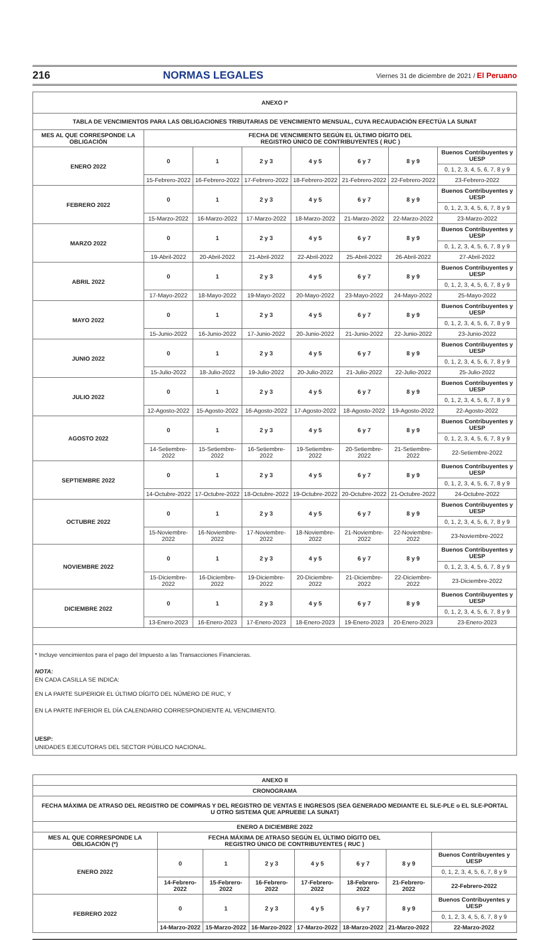216 NORMAS LEGALES Viernes 31 de diciembre de 2021 / El Peruano
| ANEXO I* | | | | | | | |
| --- | --- | --- | --- | --- | --- | --- | --- |
| TABLA DE VENCIMIENTOS PARA LAS OBLIGACIONES TRIBUTARIAS DE VENCIMIENTO MENSUAL, CUYA RECAUDACIÓN EFECTÚA LA SUNAT | | | | | | | |
| MES AL QUE CORRESPONDE LA OBLIGACIÓN | FECHA DE VENCIMIENTO SEGÚN EL ÚLTIMO DÍGITO DEL REGISTRO ÚNICO DE CONTRIBUYENTES ( RUC ) | | | | | | |
| ENERO 2022 | 0 | 1 | 2 y 3 | 4 y 5 | 6 y 7 | 8 y 9 | Buenos Contribuyentes y UESP |
| | | | | | | | 0, 1, 2, 3, 4, 5, 6, 7, 8 y 9 |
| | 15-Febrero-2022 | 16-Febrero-2022 | 17-Febrero-2022 | 18-Febrero-2022 | 21-Febrero-2022 | 22-Febrero-2022 | 23-Febrero-2022 |
| FEBRERO 2022 | 0 | 1 | 2 y 3 | 4 y 5 | 6 y 7 | 8 y 9 | Buenos Contribuyentes y UESP |
| | | | | | | | 0, 1, 2, 3, 4, 5, 6, 7, 8 y 9 |
| | 15-Marzo-2022 | 16-Marzo-2022 | 17-Marzo-2022 | 18-Marzo-2022 | 21-Marzo-2022 | 22-Marzo-2022 | 23-Marzo-2022 |
| MARZO 2022 | 0 | 1 | 2 y 3 | 4 y 5 | 6 y 7 | 8 y 9 | Buenos Contribuyentes y UESP |
| | | | | | | | 0, 1, 2, 3, 4, 5, 6, 7, 8 y 9 |
| | 19-Abril-2022 | 20-Abril-2022 | 21-Abril-2022 | 22-Abril-2022 | 25-Abril-2022 | 26-Abril-2022 | 27-Abril-2022 |
| ABRIL 2022 | 0 | 1 | 2 y 3 | 4 y 5 | 6 y 7 | 8 y 9 | Buenos Contribuyentes y UESP |
| | | | | | | | 0, 1, 2, 3, 4, 5, 6, 7, 8 y 9 |
| | 17-Mayo-2022 | 18-Mayo-2022 | 19-Mayo-2022 | 20-Mayo-2022 | 23-Mayo-2022 | 24-Mayo-2022 | 25-Mayo-2022 |
| MAYO 2022 | 0 | 1 | 2 y 3 | 4 y 5 | 6 y 7 | 8 y 9 | Buenos Contribuyentes y UESP |
| | | | | | | | 0, 1, 2, 3, 4, 5, 6, 7, 8 y 9 |
| | 15-Junio-2022 | 16-Junio-2022 | 17-Junio-2022 | 20-Junio-2022 | 21-Junio-2022 | 22-Junio-2022 | 23-Junio-2022 |
| JUNIO 2022 | 0 | 1 | 2 y 3 | 4 y 5 | 6 y 7 | 8 y 9 | Buenos Contribuyentes y UESP |
| | | | | | | | 0, 1, 2, 3, 4, 5, 6, 7, 8 y 9 |
| | 15-Julio-2022 | 18-Julio-2022 | 19-Julio-2022 | 20-Julio-2022 | 21-Julio-2022 | 22-Julio-2022 | 25-Julio-2022 |
| JULIO 2022 | 0 | 1 | 2 y 3 | 4 y 5 | 6 y 7 | 8 y 9 | Buenos Contribuyentes y UESP |
| | | | | | | | 0, 1, 2, 3, 4, 5, 6, 7, 8 y 9 |
| | 12-Agosto-2022 | 15-Agosto-2022 | 16-Agosto-2022 | 17-Agosto-2022 | 18-Agosto-2022 | 19-Agosto-2022 | 22-Agosto-2022 |
| AGOSTO 2022 | 0 | 1 | 2 y 3 | 4 y 5 | 6 y 7 | 8 y 9 | Buenos Contribuyentes y UESP |
| | | | | | | | 0, 1, 2, 3, 4, 5, 6, 7, 8 y 9 |
| | 14-Setiembre-2022 | 15-Setiembre-2022 | 16-Setiembre-2022 | 19-Setiembre-2022 | 20-Setiembre-2022 | 21-Setiembre-2022 | 22-Setiembre-2022 |
| SEPTIEMBRE 2022 | 0 | 1 | 2 y 3 | 4 y 5 | 6 y 7 | 8 y 9 | Buenos Contribuyentes y UESP |
| | | | | | | | 0, 1, 2, 3, 4, 5, 6, 7, 8 y 9 |
| | 14-Octubre-2022 | 17-Octubre-2022 | 18-Octubre-2022 | 19-Octubre-2022 | 20-Octubre-2022 | 21-Octubre-2022 | 24-Octubre-2022 |
| OCTUBRE 2022 | 0 | 1 | 2 y 3 | 4 y 5 | 6 y 7 | 8 y 9 | Buenos Contribuyentes y UESP |
| | | | | | | | 0, 1, 2, 3, 4, 5, 6, 7, 8 y 9 |
| | 15-Noviembre-2022 | 16-Noviembre-2022 | 17-Noviembre-2022 | 18-Noviembre-2022 | 21-Noviembre-2022 | 22-Noviembre-2022 | 23-Noviembre-2022 |
| NOVIEMBRE 2022 | 0 | 1 | 2 y 3 | 4 y 5 | 6 y 7 | 8 y 9 | Buenos Contribuyentes y UESP |
| | | | | | | | 0, 1, 2, 3, 4, 5, 6, 7, 8 y 9 |
| | 15-Diciembre-2022 | 16-Diciembre-2022 | 19-Diciembre-2022 | 20-Diciembre-2022 | 21-Diciembre-2022 | 22-Diciembre-2022 | 23-Diciembre-2022 |
| DICIEMBRE 2022 | 0 | 1 | 2 y 3 | 4 y 5 | 6 y 7 | 8 y 9 | Buenos Contribuyentes y UESP |
| | | | | | | | 0, 1, 2, 3, 4, 5, 6, 7, 8 y 9 |
| | 13-Enero-2023 | 16-Enero-2023 | 17-Enero-2023 | 18-Enero-2023 | 19-Enero-2023 | 20-Enero-2023 | 23-Enero-2023 |
* Incluye vencimientos para el pago del Impuesto a las Transacciones Financieras.
NOTA:
EN CADA CASILLA SE INDICA:
EN LA PARTE SUPERIOR EL ÚLTIMO DÍGITO DEL NÚMERO DE RUC, Y
EN LA PARTE INFERIOR EL DÍA CALENDARIO CORRESPONDIENTE AL VENCIMIENTO.
UESP:
UNIDADES EJECUTORAS DEL SECTOR PÚBLICO NACIONAL.
| ANEXO II | | | | | | | |
| --- | --- | --- | --- | --- | --- | --- | --- |
| CRONOGRAMA | | | | | | | |
| FECHA MÁXIMA DE ATRASO DEL REGISTRO DE COMPRAS Y DEL REGISTRO DE VENTAS E INGRESOS (SEA GENERADO MEDIANTE EL SLE-PLE o EL SLE-PORTAL U OTRO SISTEMA QUE APRUEBE LA SUNAT) | | | | | | | |
| ENERO A DICIEMBRE 2022 | | | | | | | |
| MES AL QUE CORRESPONDE LA OBLIGACIÓN (*) | FECHA MÁXIMA DE ATRASO SEGÚN EL ÚLTIMO DÍGITO DEL REGISTRO ÚNICO DE CONTRIBUYENTES ( RUC ) | | | | | | |
| ENERO 2022 | 0 | 1 | 2 y 3 | 4 y 5 | 6 y 7 | 8 y 9 | Buenos Contribuyentes y UESP |
| | | | | | | | 0, 1, 2, 3, 4, 5, 6, 7, 8 y 9 |
| | 14-Febrero-2022 | 15-Febrero-2022 | 16-Febrero-2022 | 17-Febrero-2022 | 18-Febrero-2022 | 21-Febrero-2022 | 22-Febrero-2022 |
| FEBRERO 2022 | 0 | 1 | 2 y 3 | 4 y 5 | 6 y 7 | 8 y 9 | Buenos Contribuyentes y UESP |
| | | | | | | | 0, 1, 2, 3, 4, 5, 6, 7, 8 y 9 |
| | 14-Marzo-2022 | 15-Marzo-2022 | 16-Marzo-2022 | 17-Marzo-2022 | 18-Marzo-2022 | 21-Marzo-2022 | 22-Marzo-2022 |